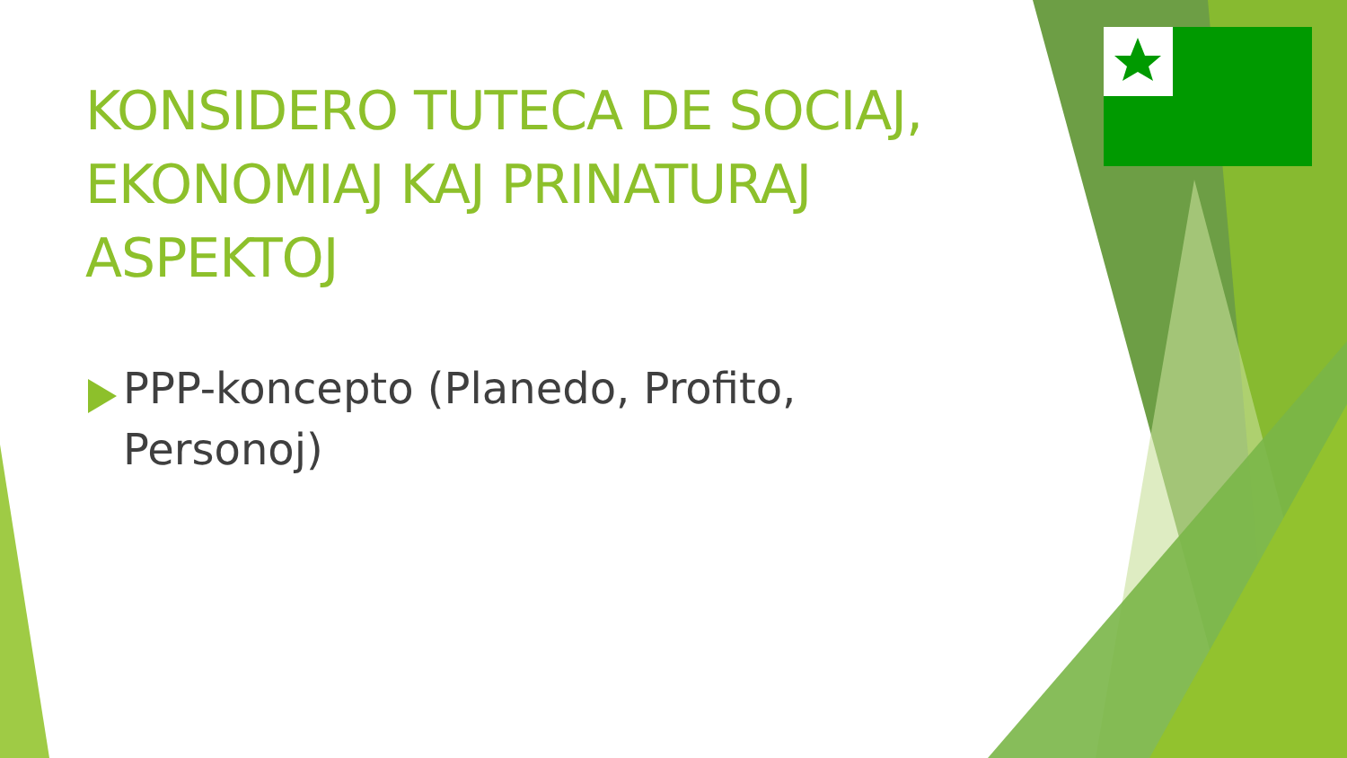KONSIDERO TUTECA DE SOCIAJ, EKONOMIAJ KAJ PRINATURAJ ASPEKTOJ
PPP-koncepto (Planedo, Profito, Personoj)